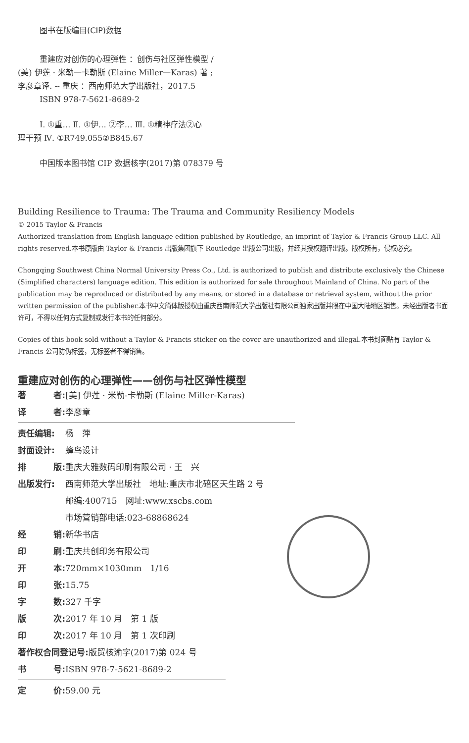图书在版编目(CIP)数据
重建应对创伤的心理弹性 ：创伤与社区弹性模型 /
(美) 伊莲 · 米勒一卡勒斯 (Elaine Miller一Karas) 著 ;
李彦章译. -- 重庆 ：西南师范大学出版社，2017.5
ISBN 978-7-5621-8689-2
Ⅰ. ①重… Ⅱ. ①伊… ②李… Ⅲ. ①精神疗法②心
理干预 Ⅳ. ①R749.055②B845.67
中国版本图书馆 CIP 数据核字(2017)第 078379 号
Building Resilience to Trauma: The Trauma and Community Resiliency Models
© 2015 Taylor & Francis
Authorized translation from English language edition published by Routledge, an imprint of Taylor & Francis Group LLC. All rights reserved.本书原版由 Taylor & Francis 出版集团旗下 Routledge 出版公司出版，并经其授权翻译出版。版权所有，侵权必究。
Chongqing Southwest China Normal University Press Co., Ltd. is authorized to publish and distribute exclusively the Chinese (Simplified characters) language edition. This edition is authorized for sale throughout Mainland of China. No part of the publication may be reproduced or distributed by any means, or stored in a database or retrieval system, without the prior written permission of the publisher.本书中文简体版授权由重庆西南师范大学出版社有限公司独家出版并限在中国大陆地区销售。未经出版者书面许可，不得以任何方式复制或发行本书的任何部分。
Copies of this book sold without a Taylor & Francis sticker on the cover are unauthorized and illegal.本书封面贴有 Taylor & Francis 公司防伪标签，无标签者不得销售。
重建应对创伤的心理弹性——创伤与社区弹性模型
著 者: [美] 伊莲 · 米勒-卡勒斯 (Elaine Miller-Karas)
译 者: 李彦章
责任编辑: 杨　萍
封面设计: 蜂鸟设计
排 版: 重庆大雅数码印刷有限公司 · 王　兴
出版发行: 西南师范大学出版社　地址:重庆市北碚区天生路 2 号
邮编:400715　网址:www.xscbs.com
市场营销部电话:023-68868624
经 销: 新华书店
印 刷: 重庆共创印务有限公司
开 本: 720mm×1030mm　1/16
印 张: 15.75
字 数: 327 千字
版 次: 2017 年 10 月　第 1 版
印 次: 2017 年 10 月　第 1 次印刷
著作权合同登记号: 版贸核渝字(2017)第 024 号
书 号: ISBN 978-7-5621-8689-2
定 价: 59.00 元